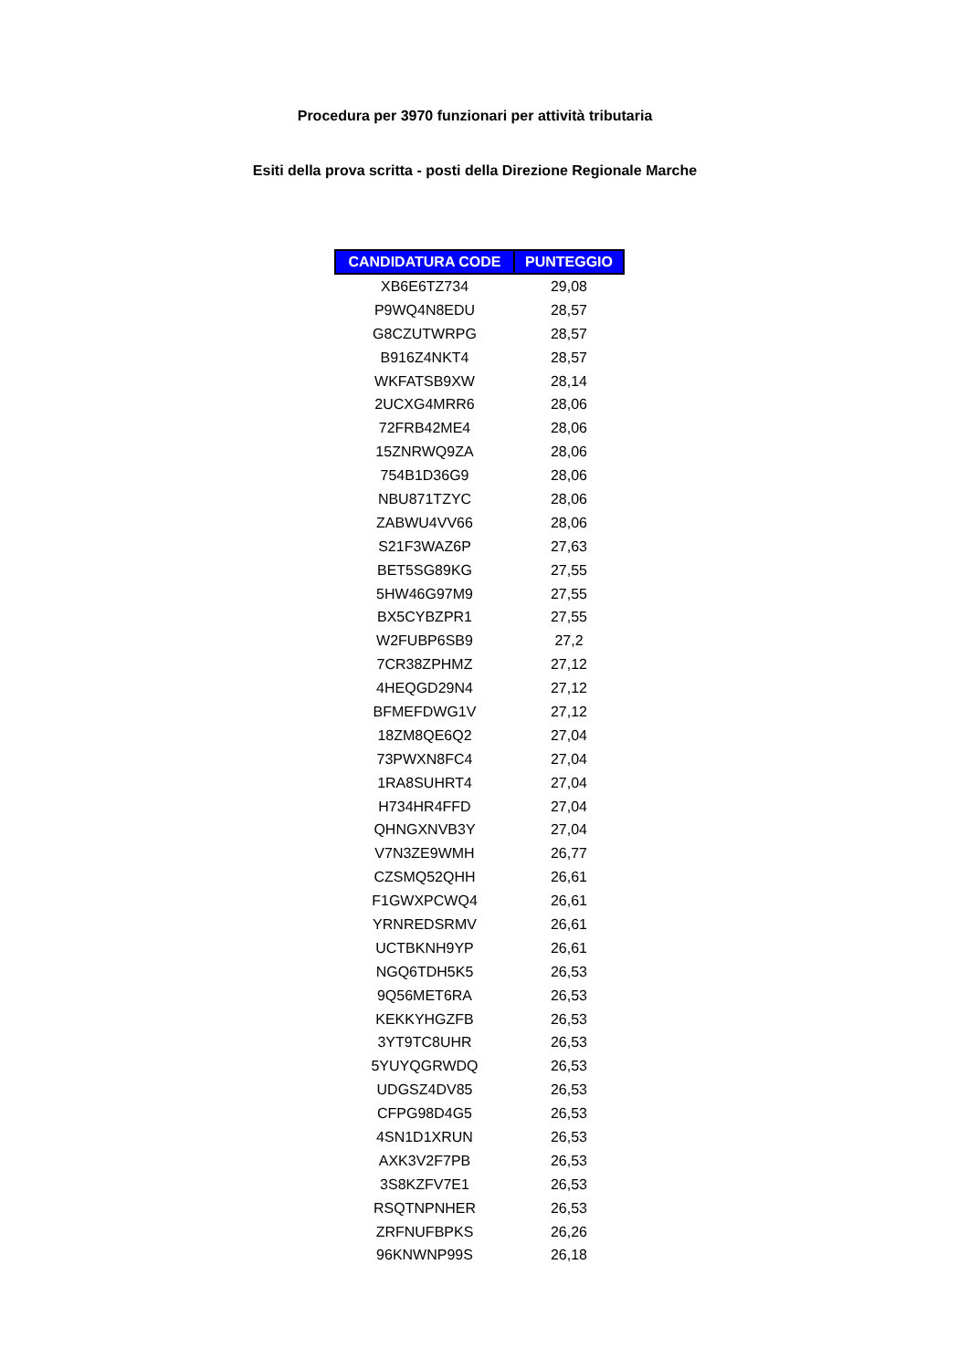Procedura per 3970 funzionari per attività tributaria
Esiti della prova scritta - posti della Direzione Regionale Marche
| CANDIDATURA CODE | PUNTEGGIO |
| --- | --- |
| XB6E6TZ734 | 29,08 |
| P9WQ4N8EDU | 28,57 |
| G8CZUTWRPG | 28,57 |
| B916Z4NKT4 | 28,57 |
| WKFATSB9XW | 28,14 |
| 2UCXG4MRR6 | 28,06 |
| 72FRB42ME4 | 28,06 |
| 15ZNRWQ9ZA | 28,06 |
| 754B1D36G9 | 28,06 |
| NBU871TZYC | 28,06 |
| ZABWU4VV66 | 28,06 |
| S21F3WAZ6P | 27,63 |
| BET5SG89KG | 27,55 |
| 5HW46G97M9 | 27,55 |
| BX5CYBZPR1 | 27,55 |
| W2FUBP6SB9 | 27,2 |
| 7CR38ZPHMZ | 27,12 |
| 4HEQGD29N4 | 27,12 |
| BFMEFDWG1V | 27,12 |
| 18ZM8QE6Q2 | 27,04 |
| 73PWXN8FC4 | 27,04 |
| 1RA8SUHRT4 | 27,04 |
| H734HR4FFD | 27,04 |
| QHNGXNVB3Y | 27,04 |
| V7N3ZE9WMH | 26,77 |
| CZSMQ52QHH | 26,61 |
| F1GWXPCWQ4 | 26,61 |
| YRNREDSRMV | 26,61 |
| UCTBKNH9YP | 26,61 |
| NGQ6TDH5K5 | 26,53 |
| 9Q56MET6RA | 26,53 |
| KEKKYHGZFB | 26,53 |
| 3YT9TC8UHR | 26,53 |
| 5YUYQGRWDQ | 26,53 |
| UDGSZ4DV85 | 26,53 |
| CFPG98D4G5 | 26,53 |
| 4SN1D1XRUN | 26,53 |
| AXK3V2F7PB | 26,53 |
| 3S8KZFV7E1 | 26,53 |
| RSQTNPNHER | 26,53 |
| ZRFNUFBPKS | 26,26 |
| 96KNWNP99S | 26,18 |